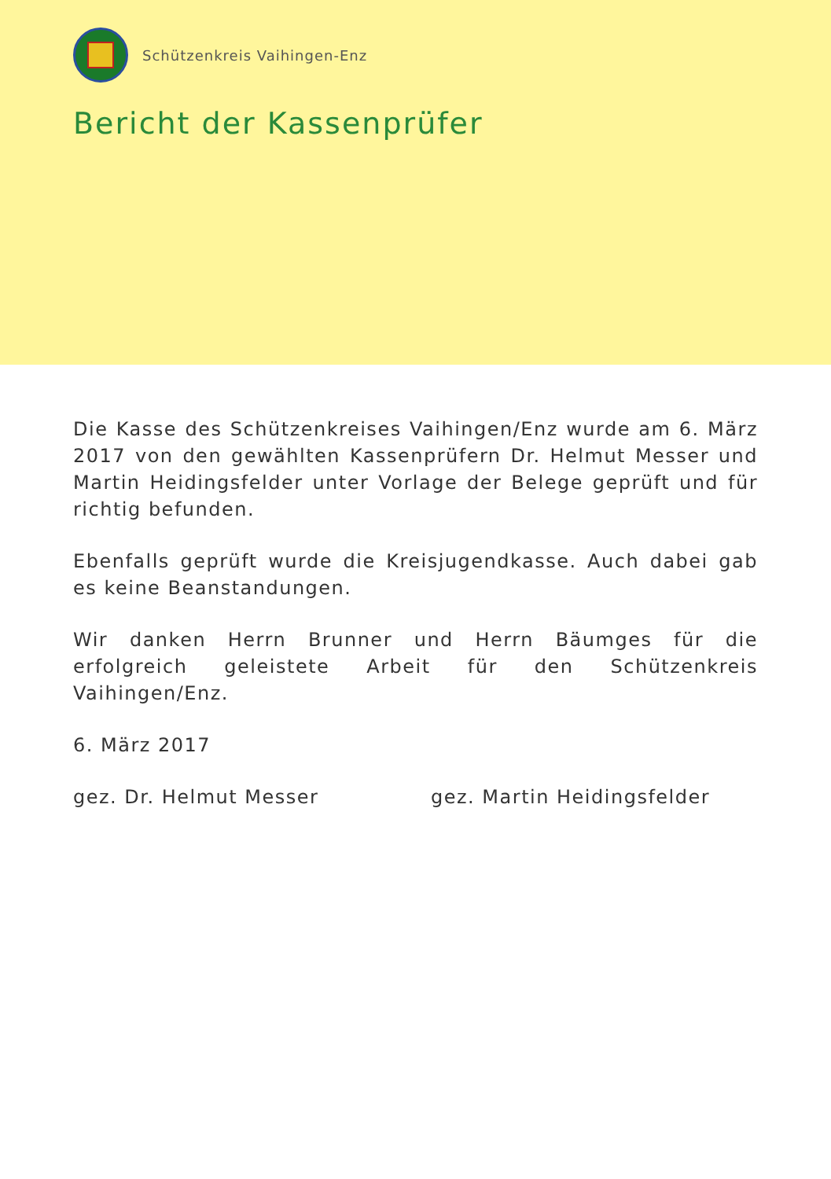Schützenkreis Vaihingen-Enz
Bericht der Kassenprüfer
Die Kasse des Schützenkreises Vaihingen/Enz wurde am 6. März 2017 von den gewählten Kassenprüfern Dr. Helmut Messer und Martin Heidingsfelder unter Vorlage der Belege geprüft und für richtig befunden.
Ebenfalls geprüft wurde die Kreisjugendkasse. Auch dabei gab es keine Beanstandungen.
Wir danken Herrn Brunner und Herrn Bäumges für die erfolgreich geleistete Arbeit für den Schützenkreis Vaihingen/Enz.
6. März 2017
gez. Dr. Helmut Messer gez. Martin Heidingsfelder